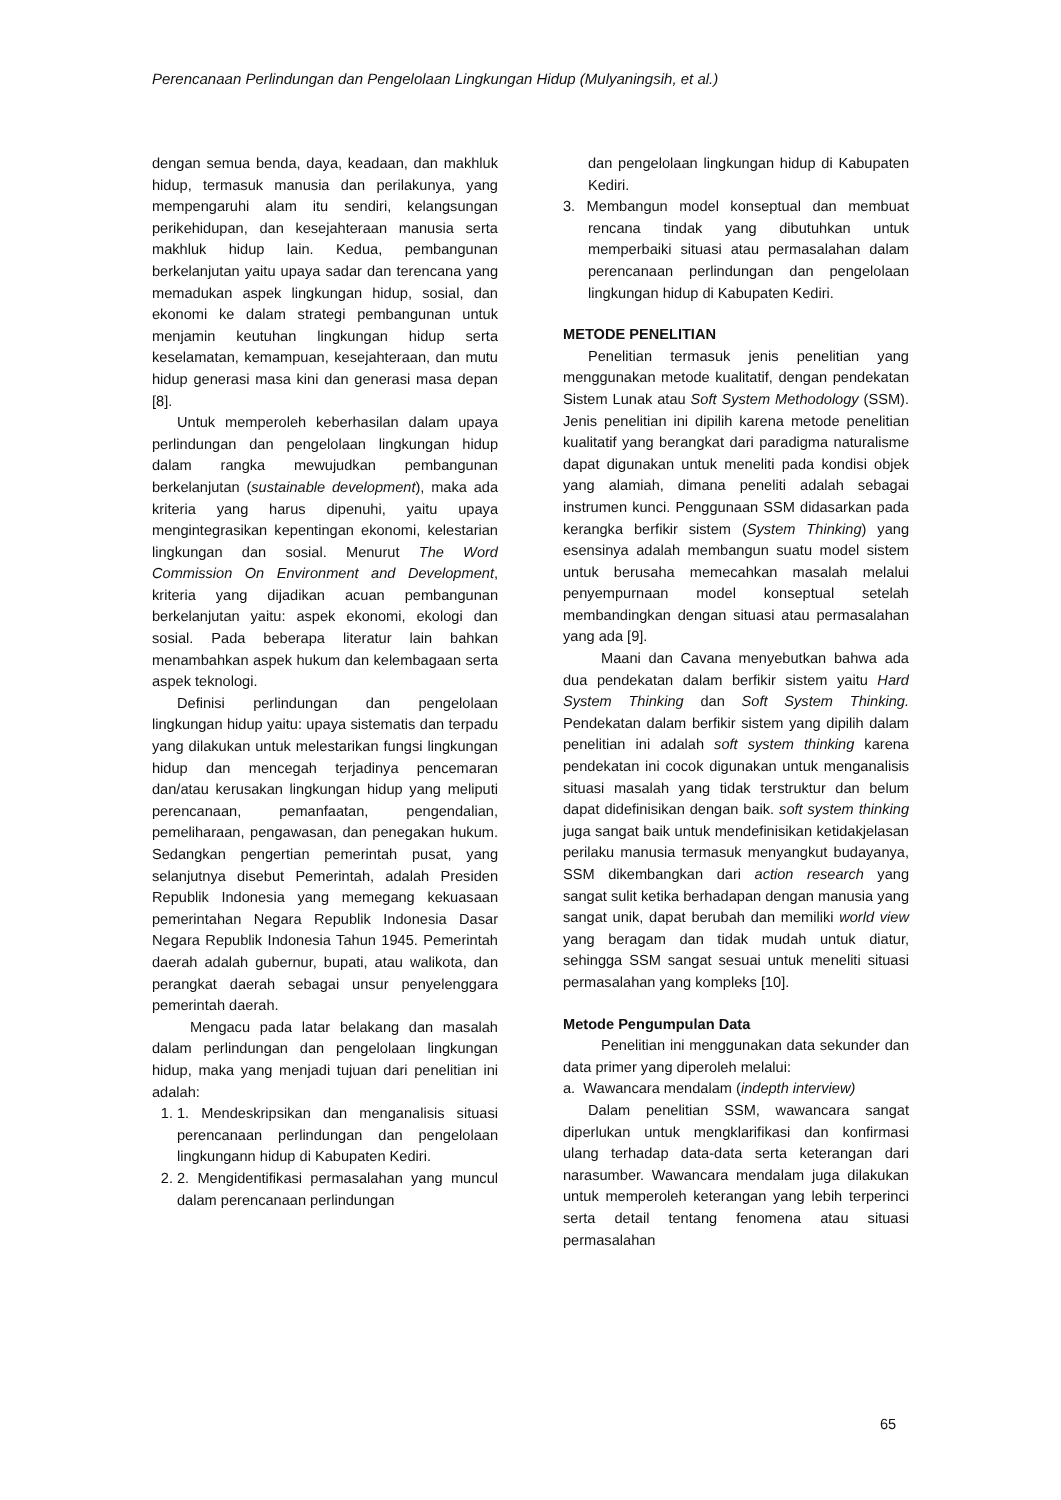Perencanaan Perlindungan dan Pengelolaan Lingkungan Hidup (Mulyaningsih, et al.)
dengan semua benda, daya, keadaan, dan makhluk hidup, termasuk manusia dan perilakunya, yang mempengaruhi alam itu sendiri, kelangsungan perikehidupan, dan kesejahteraan manusia serta makhluk hidup lain. Kedua, pembangunan berkelanjutan yaitu upaya sadar dan terencana yang memadukan aspek lingkungan hidup, sosial, dan ekonomi ke dalam strategi pembangunan untuk menjamin keutuhan lingkungan hidup serta keselamatan, kemampuan, kesejahteraan, dan mutu hidup generasi masa kini dan generasi masa depan [8].
Untuk memperoleh keberhasilan dalam upaya perlindungan dan pengelolaan lingkungan hidup dalam rangka mewujudkan pembangunan berkelanjutan (sustainable development), maka ada kriteria yang harus dipenuhi, yaitu upaya mengintegrasikan kepentingan ekonomi, kelestarian lingkungan dan sosial. Menurut The Word Commission On Environment and Development, kriteria yang dijadikan acuan pembangunan berkelanjutan yaitu: aspek ekonomi, ekologi dan sosial. Pada beberapa literatur lain bahkan menambahkan aspek hukum dan kelembagaan serta aspek teknologi.
Definisi perlindungan dan pengelolaan lingkungan hidup yaitu: upaya sistematis dan terpadu yang dilakukan untuk melestarikan fungsi lingkungan hidup dan mencegah terjadinya pencemaran dan/atau kerusakan lingkungan hidup yang meliputi perencanaan, pemanfaatan, pengendalian, pemeliharaan, pengawasan, dan penegakan hukum. Sedangkan pengertian pemerintah pusat, yang selanjutnya disebut Pemerintah, adalah Presiden Republik Indonesia yang memegang kekuasaan pemerintahan Negara Republik Indonesia Dasar Negara Republik Indonesia Tahun 1945. Pemerintah daerah adalah gubernur, bupati, atau walikota, dan perangkat daerah sebagai unsur penyelenggara pemerintah daerah.
Mengacu pada latar belakang dan masalah dalam perlindungan dan pengelolaan lingkungan hidup, maka yang menjadi tujuan dari penelitian ini adalah:
1. 1. Mendeskripsikan dan menganalisis situasi perencanaan perlindungan dan pengelolaan lingkungann hidup di Kabupaten Kediri.
2. 2. Mengidentifikasi permasalahan yang muncul dalam perencanaan perlindungan
dan pengelolaan lingkungan hidup di Kabupaten Kediri.
3. Membangun model konseptual dan membuat rencana tindak yang dibutuhkan untuk memperbaiki situasi atau permasalahan dalam perencanaan perlindungan dan pengelolaan lingkungan hidup di Kabupaten Kediri.
METODE PENELITIAN
Penelitian termasuk jenis penelitian yang menggunakan metode kualitatif, dengan pendekatan Sistem Lunak atau Soft System Methodology (SSM). Jenis penelitian ini dipilih karena metode penelitian kualitatif yang berangkat dari paradigma naturalisme dapat digunakan untuk meneliti pada kondisi objek yang alamiah, dimana peneliti adalah sebagai instrumen kunci. Penggunaan SSM didasarkan pada kerangka berfikir sistem (System Thinking) yang esensinya adalah membangun suatu model sistem untuk berusaha memecahkan masalah melalui penyempurnaan model konseptual setelah membandingkan dengan situasi atau permasalahan yang ada [9].
Maani dan Cavana menyebutkan bahwa ada dua pendekatan dalam berfikir sistem yaitu Hard System Thinking dan Soft System Thinking. Pendekatan dalam berfikir sistem yang dipilih dalam penelitian ini adalah soft system thinking karena pendekatan ini cocok digunakan untuk menganalisis situasi masalah yang tidak terstruktur dan belum dapat didefinisikan dengan baik. soft system thinking juga sangat baik untuk mendefinisikan ketidakjelasan perilaku manusia termasuk menyangkut budayanya, SSM dikembangkan dari action research yang sangat sulit ketika berhadapan dengan manusia yang sangat unik, dapat berubah dan memiliki world view yang beragam dan tidak mudah untuk diatur, sehingga SSM sangat sesuai untuk meneliti situasi permasalahan yang kompleks [10].
Metode Pengumpulan Data
Penelitian ini menggunakan data sekunder dan data primer yang diperoleh melalui:
a. Wawancara mendalam (indepth interview)
Dalam penelitian SSM, wawancara sangat diperlukan untuk mengklarifikasi dan konfirmasi ulang terhadap data-data serta keterangan dari narasumber. Wawancara mendalam juga dilakukan untuk memperoleh keterangan yang lebih terperinci serta detail tentang fenomena atau situasi permasalahan
65